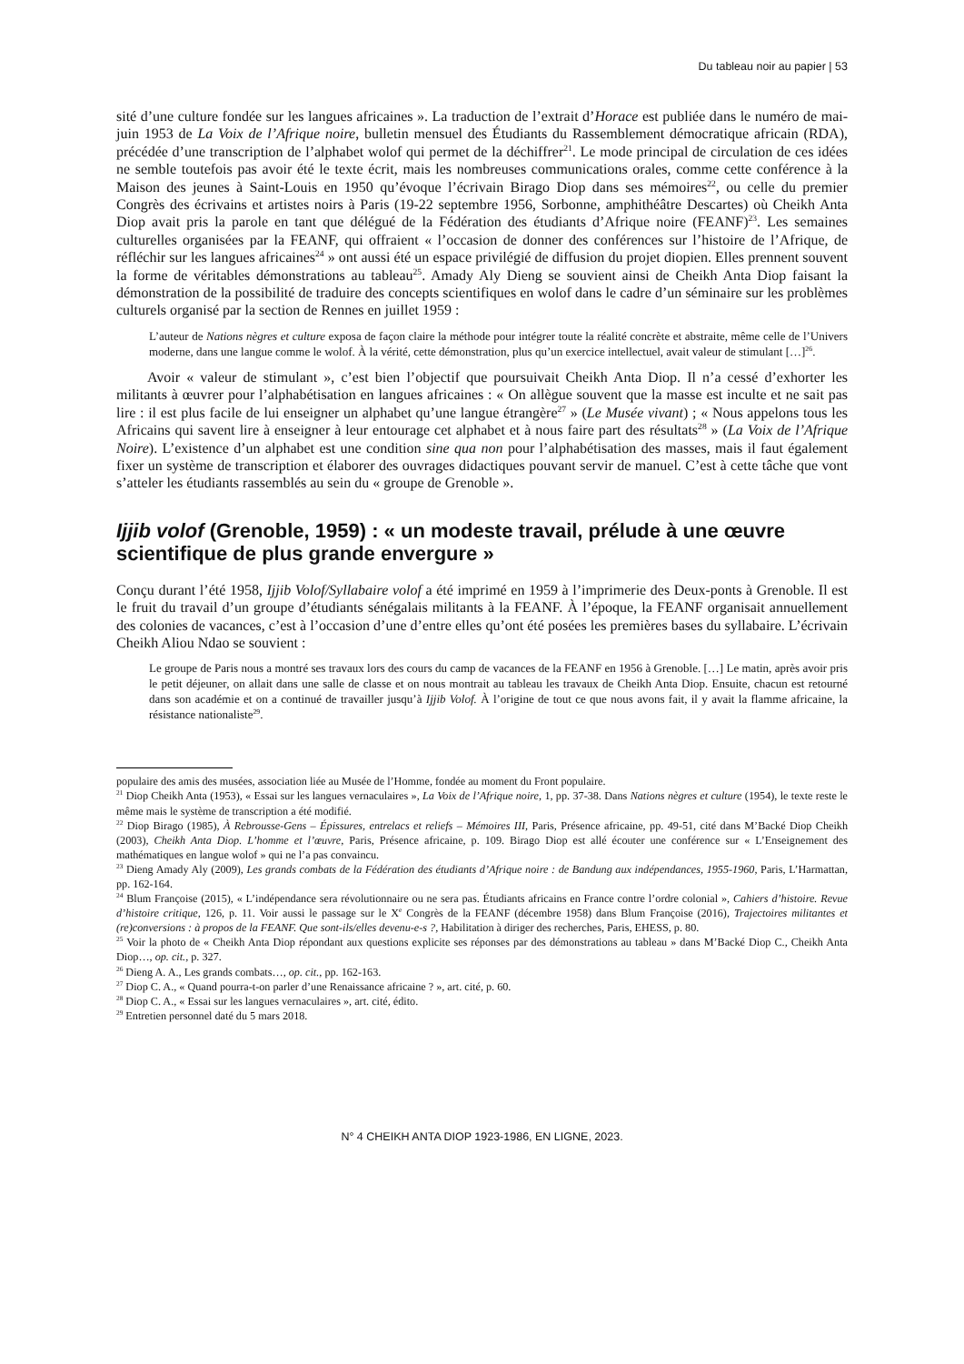Du tableau noir au papier | 53
sité d’une culture fondée sur les langues africaines ». La traduction de l’extrait d’Horace est publiée dans le numéro de mai-juin 1953 de La Voix de l’Afrique noire, bulletin mensuel des Étudiants du Rassemblement démocratique africain (RDA), précédée d’une transcription de l’alphabet wolof qui permet de la déchiffrer<sup>21</sup>. Le mode principal de circulation de ces idées ne semble toutefois pas avoir été le texte écrit, mais les nombreuses communications orales, comme cette conférence à la Maison des jeunes à Saint-Louis en 1950 qu’évoque l’écrivain Birago Diop dans ses mémoires<sup>22</sup>, ou celle du premier Congrès des écrivains et artistes noirs à Paris (19-22 septembre 1956, Sorbonne, amphithéâtre Descartes) où Cheikh Anta Diop avait pris la parole en tant que délégué de la Fédération des étudiants d’Afrique noire (FEANF)<sup>23</sup>. Les semaines culturelles organisées par la FEANF, qui offraient « l’occasion de donner des conférences sur l’histoire de l’Afrique, de réfléchir sur les langues africaines<sup>24</sup> » ont aussi été un espace privilégié de diffusion du projet diopien. Elles prennent souvent la forme de véritables démonstrations au tableau<sup>25</sup>. Amady Aly Dieng se souvient ainsi de Cheikh Anta Diop faisant la démonstration de la possibilité de traduire des concepts scientifiques en wolof dans le cadre d’un séminaire sur les problèmes culturels organisé par la section de Rennes en juillet 1959 :
L’auteur de Nations nègres et culture exposa de façon claire la méthode pour intégrer toute la réalité concrète et abstraite, même celle de l’Univers moderne, dans une langue comme le wolof. À la vérité, cette démonstration, plus qu’un exercice intellectuel, avait valeur de stimulant […]<sup>26</sup>.
Avoir « valeur de stimulant », c’est bien l’objectif que poursuivait Cheikh Anta Diop. Il n’a cessé d’exhorter les militants à œuvrer pour l’alphabétisation en langues africaines : « On allègue souvent que la masse est inculte et ne sait pas lire : il est plus facile de lui enseigner un alphabet qu’une langue étrangère<sup>27</sup> » (Le Musée vivant) ; « Nous appelons tous les Africains qui savent lire à enseigner à leur entourage cet alphabet et à nous faire part des résultats<sup>28</sup> » (La Voix de l’Afrique Noire). L’existence d’un alphabet est une condition sine qua non pour l’alphabétisation des masses, mais il faut également fixer un système de transcription et élaborer des ouvrages didactiques pouvant servir de manuel. C’est à cette tâche que vont s’atteler les étudiants rassemblés au sein du « groupe de Grenoble ».
Ijjib volof (Grenoble, 1959) : « un modeste travail, prélude à une œuvre scientifique de plus grande envergure »
Conçu durant l’été 1958, Ijjib Volof/Syllabaire volof a été imprimé en 1959 à l’imprimerie des Deux-ponts à Grenoble. Il est le fruit du travail d’un groupe d’étudiants sénégalais militants à la FEANF. À l’époque, la FEANF organisait annuellement des colonies de vacances, c’est à l’occasion d’une d’entre elles qu’ont été posées les premières bases du syllabaire. L’écrivain Cheikh Aliou Ndao se souvient :
Le groupe de Paris nous a montré ses travaux lors des cours du camp de vacances de la FEANF en 1956 à Grenoble. […] Le matin, après avoir pris le petit déjeuner, on allait dans une salle de classe et on nous montrait au tableau les travaux de Cheikh Anta Diop. Ensuite, chacun est retourné dans son académie et on a continué de travailler jusqu’à Ijjib Volof. À l’origine de tout ce que nous avons fait, il y avait la flamme africaine, la résistance nationaliste<sup>29</sup>.
populaire des amis des musées, association liée au Musée de l’Homme, fondée au moment du Front populaire.
<sup>21</sup> Diop Cheikh Anta (1953), « Essai sur les langues vernaculaires », La Voix de l’Afrique noire, 1, pp. 37-38. Dans Nations nègres et culture (1954), le texte reste le même mais le système de transcription a été modifié.
<sup>22</sup> Diop Birago (1985), À Rebrousse-Gens – Épissures, entrelacs et reliefs – Mémoires III, Paris, Présence africaine, pp. 49-51, cité dans M’Backé Diop Cheikh (2003), Cheikh Anta Diop. L’homme et l’œuvre, Paris, Présence africaine, p. 109. Birago Diop est allé écouter une conférence sur « L’Enseignement des mathématiques en langue wolof » qui ne l’a pas convaincu.
<sup>23</sup> Dieng Amady Aly (2009), Les grands combats de la Fédération des étudiants d’Afrique noire : de Bandung aux indépendances, 1955-1960, Paris, L’Harmattan, pp. 162-164.
<sup>24</sup> Blum Françoise (2015), « L’indépendance sera révolutionnaire ou ne sera pas. Étudiants africains en France contre l’ordre colonial », Cahiers d’histoire. Revue d’histoire critique, 126, p. 11. Voir aussi le passage sur le X<sup>e</sup> Congrès de la FEANF (décembre 1958) dans Blum Françoise (2016), Trajectoires militantes et (re)conversions : à propos de la FEANF. Que sont-ils/elles devenu-e-s ?, Habilitation à diriger des recherches, Paris, EHESS, p. 80.
<sup>25</sup> Voir la photo de « Cheikh Anta Diop répondant aux questions explicite ses réponses par des démonstrations au tableau » dans M’Backé Diop C., Cheikh Anta Diop…, op. cit., p. 327.
<sup>26</sup> Dieng A. A., Les grands combats…, op. cit., pp. 162-163.
<sup>27</sup> Diop C. A., « Quand pourra-t-on parler d’une Renaissance africaine ? », art. cité, p. 60.
<sup>28</sup> Diop C. A., « Essai sur les langues vernaculaires », art. cité, édito.
<sup>29</sup> Entretien personnel daté du 5 mars 2018.
N° 4 CHEIKH ANTA DIOP 1923-1986, EN LIGNE, 2023.